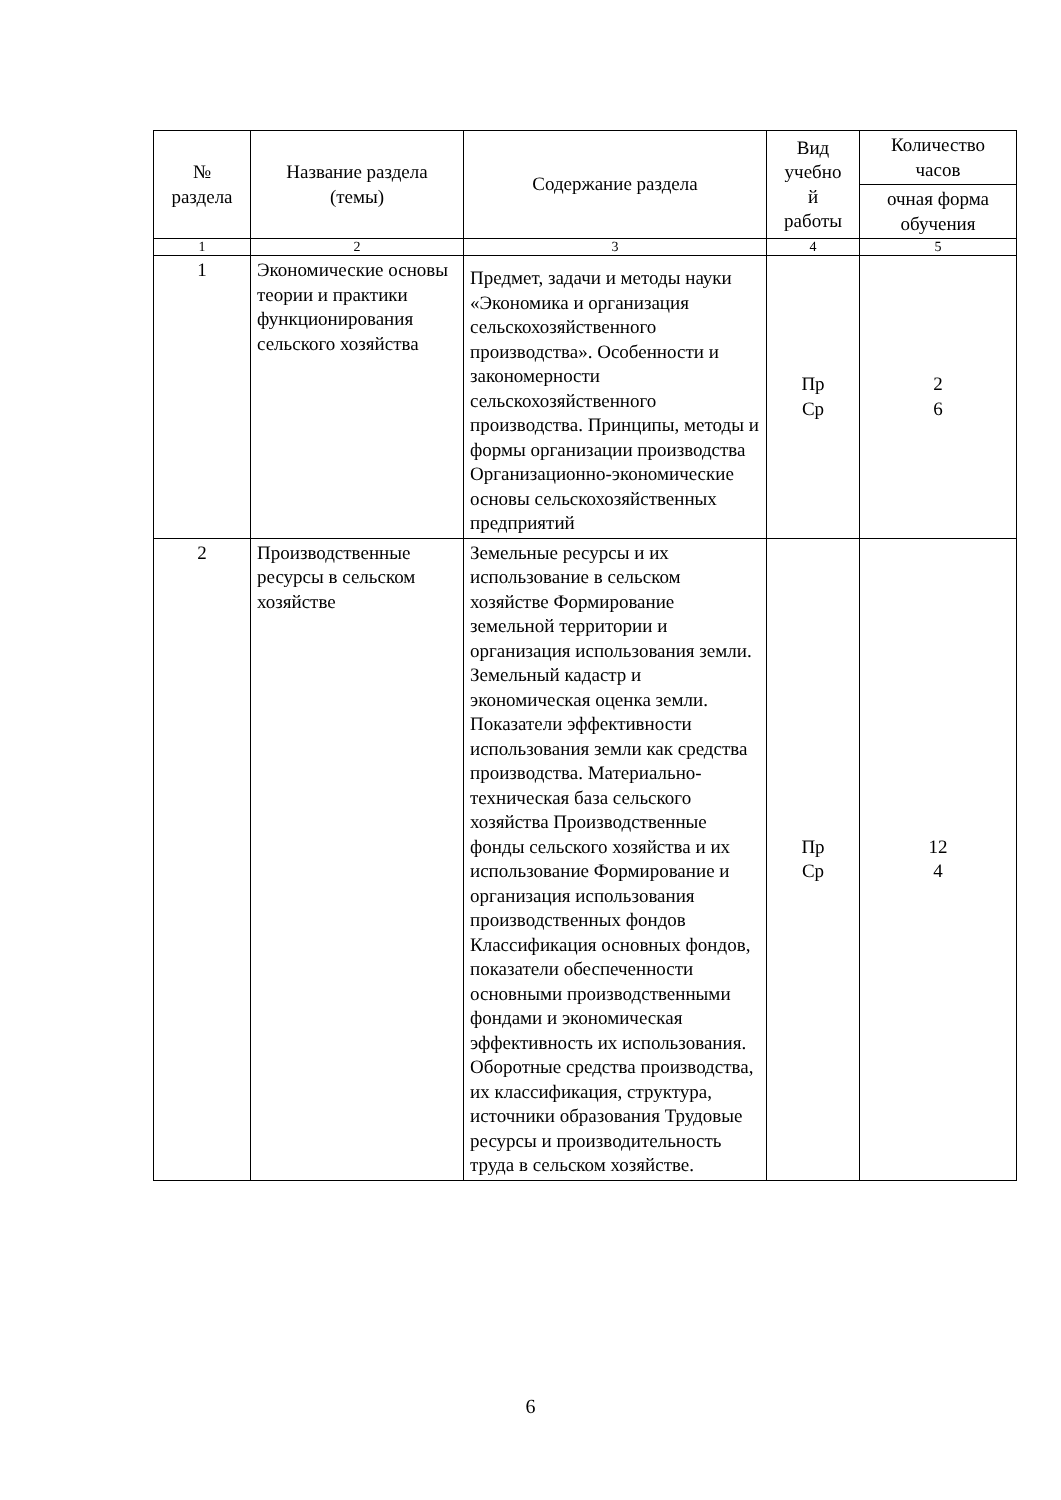| № раздела | Название раздела (темы) | Содержание раздела | Вид учебно й работы | Количество часов |
| --- | --- | --- | --- | --- |
| | | | | очная форма обучения |
| 1 | 2 | 3 | 4 | 5 |
| 1 | Экономические основы теории и практики функционирования сельского хозяйства | Предмет, задачи и методы науки «Экономика и организация сельскохозяйственного производства». Особенности и закономерности сельскохозяйственного производства. Принципы, методы и формы организации производства Организационно-экономические основы сельскохозяйственных предприятий | Пр Ср | 2 6 |
| 2 | Производственные ресурсы в сельском хозяйстве | Земельные ресурсы и их использование в сельском хозяйстве Формирование земельной территории и организация использования земли. Земельный кадастр и экономическая оценка земли. Показатели эффективности использования земли как средства производства. Материально-техническая база сельского хозяйства Производственные фонды сельского хозяйства и их использование Формирование и организация использования производственных фондов Классификация основных фондов, показатели обеспеченности основными производственными фондами и экономическая эффективность их использования. Оборотные средства производства, их классификация, структура, источники образования Трудовые ресурсы и производительность труда в сельском хозяйстве. | Пр Ср | 12 4 |
6